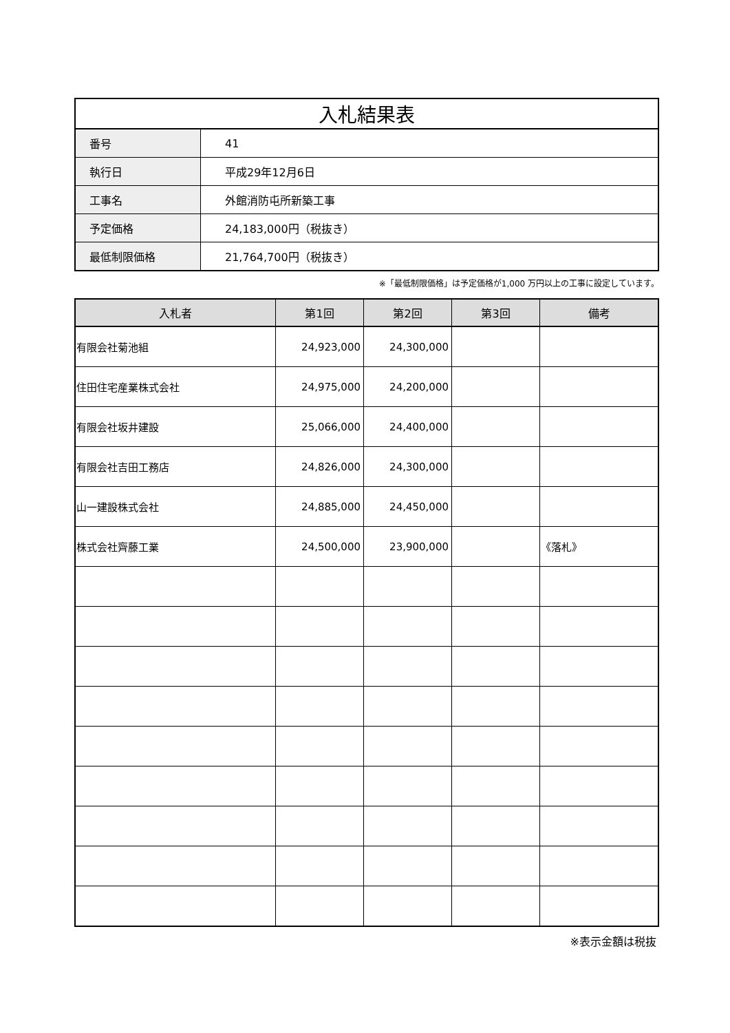| 入札結果表 | |
| 番号 | 41 |
| 執行日 | 平成29年12月6日 |
| 工事名 | 外館消防屯所新築工事 |
| 予定価格 | 24,183,000円（税抜き） |
| 最低制限価格 | 21,764,700円（税抜き） |
※「最低制限価格」は予定価格が1,000 万円以上の工事に設定しています。
| 入札者 | 第1回 | 第2回 | 第3回 | 備考 |
| --- | --- | --- | --- | --- |
| 有限会社菊池組 | 24,923,000 | 24,300,000 | | |
| 住田住宅産業株式会社 | 24,975,000 | 24,200,000 | | |
| 有限会社坂井建設 | 25,066,000 | 24,400,000 | | |
| 有限会社吉田工務店 | 24,826,000 | 24,300,000 | | |
| 山一建設株式会社 | 24,885,000 | 24,450,000 | | |
| 株式会社齊藤工業 | 24,500,000 | 23,900,000 | | 《落札》 |
※表示金額は税抜